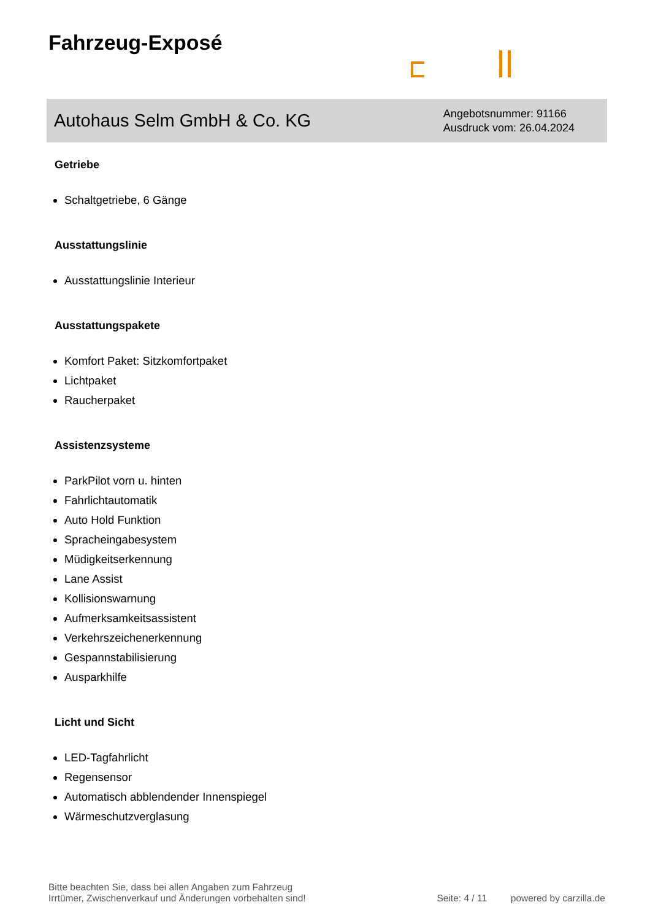Fahrzeug-Exposé
Autohaus Selm GmbH & Co. KG
Angebotsnummer: 91166
Ausdruck vom: 26.04.2024
Getriebe
Schaltgetriebe, 6 Gänge
Ausstattungslinie
Ausstattungslinie Interieur
Ausstattungspakete
Komfort Paket: Sitzkomfortpaket
Lichtpaket
Raucherpaket
Assistenzsysteme
ParkPilot vorn u. hinten
Fahrlichtautomatik
Auto Hold Funktion
Spracheingabesystem
Müdigkeitserkennung
Lane Assist
Kollisionswarnung
Aufmerksamkeitsassistent
Verkehrszeichenerkennung
Gespannstabilisierung
Ausparkhilfe
Licht und Sicht
LED-Tagfahrlicht
Regensensor
Automatisch abblendender Innenspiegel
Wärmeschutzverglasung
Bitte beachten Sie, dass bei allen Angaben zum Fahrzeug
Irrtümer, Zwischenverkauf und Änderungen vorbehalten sind!
Seite: 4 / 11 powered by carzilla.de